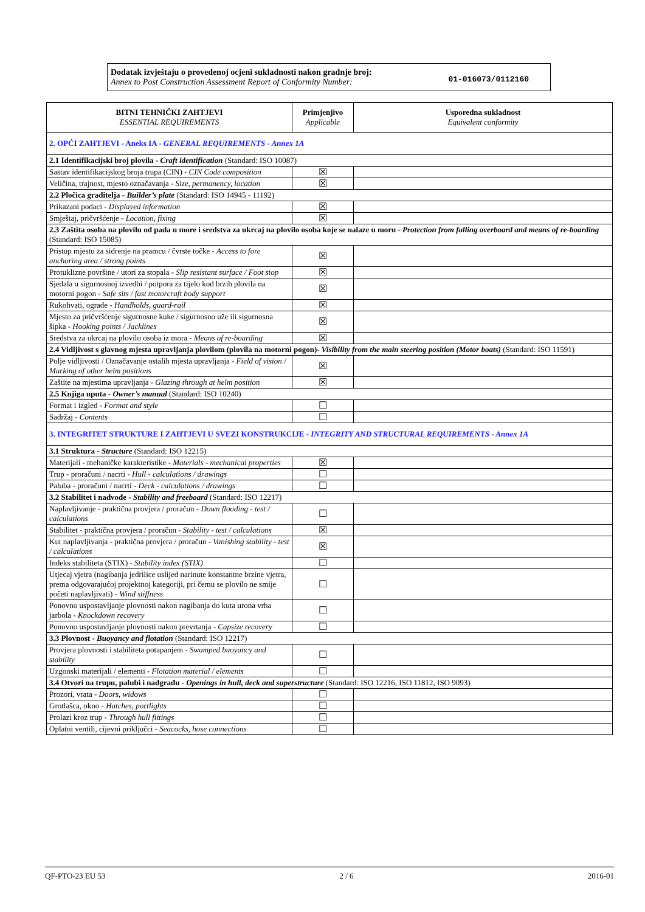Dodatak izvještaju o provedenoj ocjeni sukladnosti nakon gradnje broj:
Annex to Post Construction Assessment Report of Conformity Number:
01-016073/0112160
| BITNI TEHNIČKI ZAHTJEVI ESSENTIAL REQUIREMENTS | Primjenjivo Applicable | Usporedna sukladnost Equivalent conformity |
| --- | --- | --- |
| 2. OPĆI ZAHTJEVI - Aneks IA - GENERAL REQUIREMENTS - Annex 1A | | |
| 2.1 Identifikacijski broj plovila - Craft identification (Standard: ISO 10087) | | |
| Sastav identifikacijskog broja trupa (CIN) - CIN Code composition | ☒ | |
| Veličina, trajnost, mjesto označavanja - Size, permanency, location | ☒ | |
| 2.2 Pločica graditelja - Builder’s plate (Standard: ISO 14945 - 11192) | | |
| Prikazani podaci - Displayed information | ☒ | |
| Smještaj, pričvršćenje - Location, fixing | ☒ | |
| 2.3 Zaštita osoba na plovilu od pada u more i sredstva za ukrcaj na plovilo osoba koje se nalaze u moru - Protection from falling overboard and means of re-boarding (Standard: ISO 15085) | | |
| Pristup mjestu za sidrenje na pramcu / čvrste točke - Access to fore anchoring area / strong points | ☒ | |
| Protuklizne površine / utori za stopala - Slip resistant surface / Foot stop | ☒ | |
| Sjedala u sigurnosnoj izvedbi / potpora za tijelo kod brzih plovila na motorni pogon - Safe sits / fast motorcraft body support | ☒ | |
| Rukohvati, ograde - Handholds, guard-rail | ☒ | |
| Mjesto za pričvršćenje sigurnosne kuke / sigurnosno uže ili sigurnosna šipka - Hooking points / Jacklines | ☒ | |
| Sredstva za ukrcaj na plovilo osoba iz mora - Means of re-boarding | ☒ | |
| 2.4 Vidljivost s glavnog mjesta upravljanja plovilom (plovila na motorni pogon)- Visibility from the main steering position (Motor boats) (Standard: ISO 11591) | | |
| Polje vidljivosti / Označavanje ostalih mjesta upravljanja - Field of vision / Marking of other helm positions | ☒ | |
| Zaštite na mjestima upravljanja - Glazing through at helm position | ☒ | |
| 2.5 Knjiga uputa - Owner’s manual (Standard: ISO 10240) | | |
| Format i izgled - Format and style | ☐ | |
| Sadržaj - Contents | ☐ | |
| 3. INTEGRITET STRUKTURE I ZAHTJEVI U SVEZI KONSTRUKCIJE - INTEGRITY AND STRUCTURAL REQUIREMENTS - Annex 1A | | |
| 3.1 Struktura - Structure (Standard: ISO 12215) | | |
| Materijali - mehaničke karakteristike - Materials - mechanical properties | ☒ | |
| Trup - proračuni / nacrti - Hull - calculations / drawings | ☐ | |
| Paluba - proračuni / nacrti - Deck - calculations / drawings | ☐ | |
| 3.2 Stabilitet i nadvođe - Stability and freeboard (Standard: ISO 12217) | | |
| Naplavljivanje - praktična provjera / proračun - Down flooding - test / calculations | ☐ | |
| Stabilitet - praktična provjera / proračun - Stability - test / calculations | ☒ | |
| Kut naplavljivanja - praktična provjera / proračun - Vanishing stability - test / calculations | ☒ | |
| Indeks stabiliteta (STIX) - Stability index (STIX) | ☐ | |
| Utjecaj vjetra (nagibanja jedrilice uslijed narinute konstantne brzine vjetra, prema odgovarajućoj projektnoj kategoriji, pri čemu se plovilo ne smije početi naplavljivati) - Wind stiffness | ☐ | |
| Ponovno uspostavljanje plovnosti nakon nagibanja do kuta urona vrha jarbola - Knockdown recovery | ☐ | |
| Ponovno uspostavljanje plovnosti nakon prevrtanja - Capsize recovery | ☐ | |
| 3.3 Plovnost - Buoyancy and flotation (Standard: ISO 12217) | | |
| Provjera plovnosti i stabiliteta potapanjem - Swamped buoyancy and stability | ☐ | |
| Uzgonski materijali / elementi - Flotation material / elements | ☐ | |
| 3.4 Otvori na trupu, palubi i nadgrađu - Openings in hull, deck and superstructure (Standard: ISO 12216, ISO 11812, ISO 9093) | | |
| Prozori, vrata - Doors, widows | ☐ | |
| Grotlašca, okno - Hatches, portlights | ☐ | |
| Prolazi kroz trup - Through hull fittings | ☐ | |
| Oplatni ventili, cijevni priključci - Seacocks, hose connections | ☐ | |
QF-PTO-23 EU 53 2 / 6 2016-01